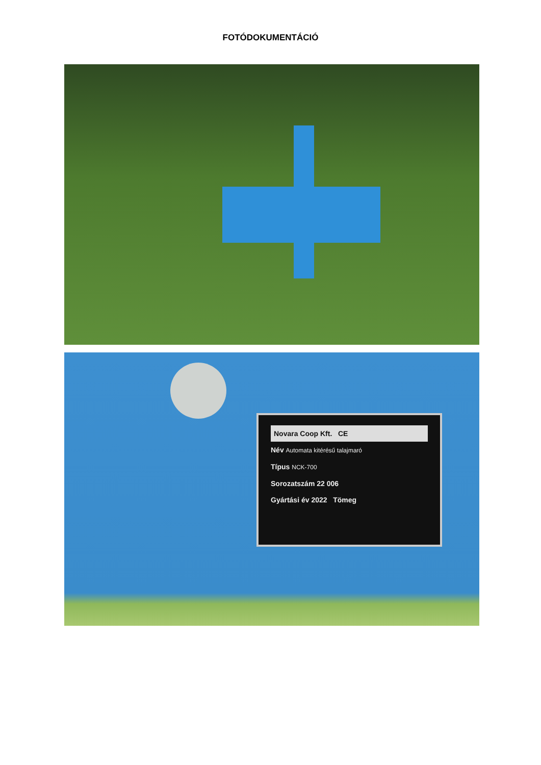FOTÓDOKUMENTÁCIÓ
Novara Coop Kft. CE
Név Automata kitérésű talajmaró
Típus NCK-700
Sorozatszám 22 006
Gyártási év 2022 Tömeg